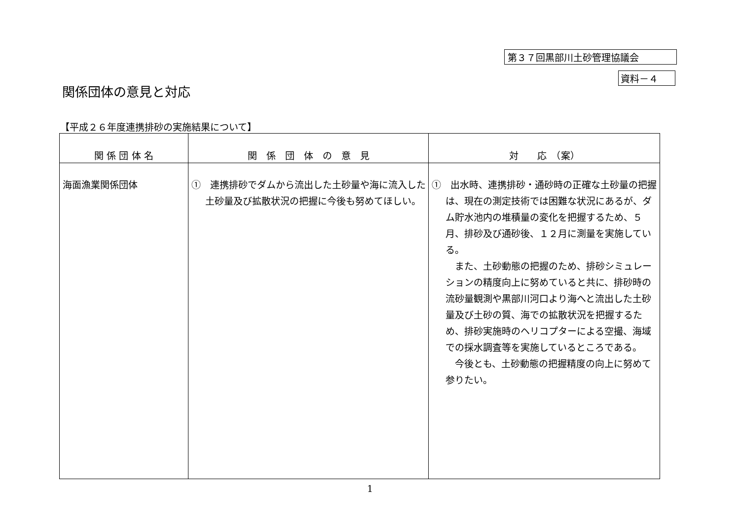第３７回黒部川土砂管理協議会
資料－４
関係団体の意見と対応
【平成２６年度連携排砂の実施結果について】
| 関 係 団 体 名 | 関 係 団 体 の 意 見 | 対 応 （案） |
| --- | --- | --- |
| 海面漁業関係団体 | ① 連携排砂でダムから流出した土砂量や海に流入した土砂量及び拡散状況の把握に今後も努めてほしい。 | ① 出水時、連携排砂・通砂時の正確な土砂量の把握は、現在の測定技術では困難な状況にあるが、ダム貯水池内の堆積量の変化を把握するため、５月、排砂及び通砂後、１２月に測量を実施している。 また、土砂動態の把握のため、排砂シミュレーションの精度向上に努めていると共に、排砂時の流砂量観測や黒部川河口より海へと流出した土砂量及び土砂の質、海での拡散状況を把握するため、排砂実施時のヘリコプターによる空撮、海域での採水調査等を実施しているところである。 今後とも、土砂動態の把握精度の向上に努めて参りたい。 |
1